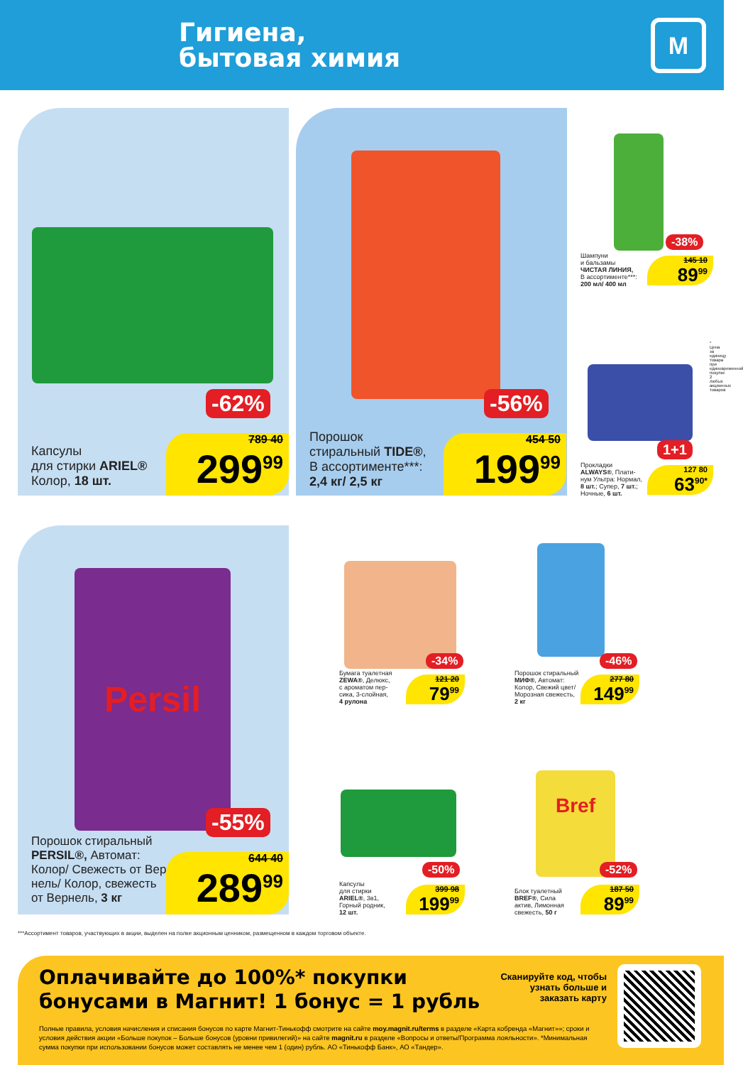Гигиена,
бытовая химия
М
-62%
Капсулы
для стирки ARIEL®
Колор, 18 шт.
789 40
299<sup>99</sup>
-56%
Порошок
стиральный TIDE®,
В ассортименте***:
2,4 кг/ 2,5 кг
454 50
199<sup>99</sup>
-38%
Шампуни
и бальзамы
ЧИСТАЯ ЛИНИЯ,
В ассортименте***:
200 мл/ 400 мл
145 10
89<sup>99</sup>
1+1
Прокладки
ALWAYS®, Плати-
нум Ультра: Нормал,
8 шт.; Супер, 7 шт.;
Ночные, 6 шт.
127 80
63<sup>90*</sup>
* Цена за единицу товара при единовременной покупке 2 любых акционных товаров
Persil
-55%
Порошок стиральный
PERSIL®, Автомат:
Колор/ Свежесть от Вер-
нель/ Колор, свежесть
от Вернель, 3 кг
644 40
289<sup>99</sup>
-34%
Бумага туалетная
ZEWA®, Делюкс,
с ароматом пер-
сика, 3-слойная,
4 рулона
121 20
79<sup>99</sup>
-46%
Порошок стиральный
МИФ®, Автомат:
Колор, Свежий цвет/
Морозная свежесть,
2 кг
277 80
149<sup>99</sup>
-50%
Капсулы
для стирки
ARIEL®, 3в1,
Горный родник,
12 шт.
399 98
199<sup>99</sup>
Bref
-52%
Блок туалетный
BREF®, Сила
актив, Лимонная
свежесть, 50 г
187 50
89<sup>99</sup>
***Ассортимент товаров, участвующих в акции, выделен на полке акционным ценником, размещенном в каждом торговом объекте.
Оплачивайте до 100%* покупки
бонусами в Магнит! 1 бонус = 1 рубль
Сканируйте код, чтобы узнать больше и заказать карту
Полные правила, условия начисления и списания бонусов по карте Магнит-Тинькофф смотрите на сайте moy.magnit.ru/terms в разделе «Карта кобренда «Магнит»»; сроки и условия действия акции «Больше покупок – Больше бонусов (уровни привилегий)» на сайте magnit.ru в разделе «Вопросы и ответы/Программа лояльности». *Минимальная сумма покупки при использовании бонусов может составлять не менее чем 1 (один) рубль. АО «Тинькофф Банк», АО «Тандер».